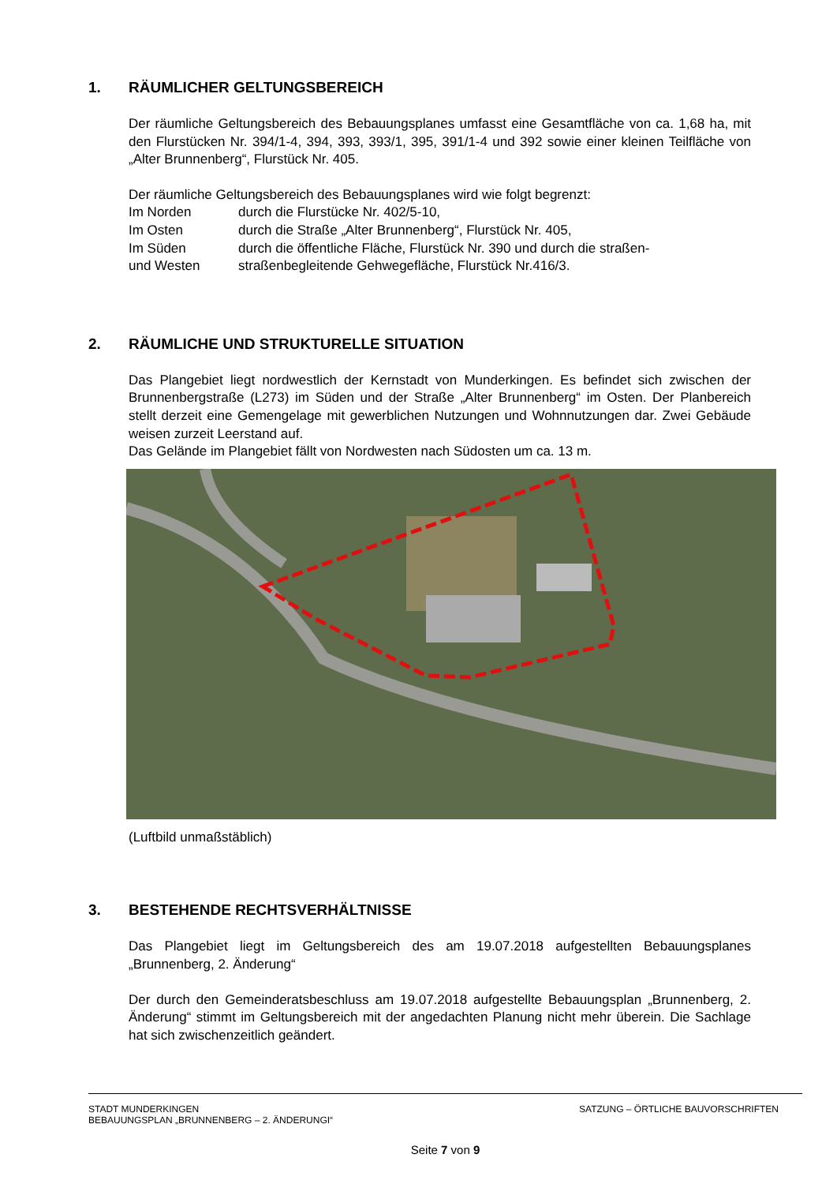1. RÄUMLICHER GELTUNGSBEREICH
Der räumliche Geltungsbereich des Bebauungsplanes umfasst eine Gesamtfläche von ca. 1,68 ha, mit den Flurstücken Nr. 394/1-4, 394, 393, 393/1, 395, 391/1-4 und 392 sowie einer kleinen Teilfläche von „Alter Brunnenberg“, Flurstück Nr. 405.
Der räumliche Geltungsbereich des Bebauungsplanes wird wie folgt begrenzt:
| Im Norden | durch die Flurstücke Nr. 402/5-10, |
| Im Osten | durch die Straße „Alter Brunnenberg“, Flurstück Nr. 405, |
| Im Süden | durch die öffentliche Fläche, Flurstück Nr. 390 und durch die straßen- |
| und Westen | straßenbegleitende Gehwegefläche, Flurstück Nr.416/3. |
2. RÄUMLICHE UND STRUKTURELLE SITUATION
Das Plangebiet liegt nordwestlich der Kernstadt von Munderkingen. Es befindet sich zwischen der Brunnenbergstraße (L273) im Süden und der Straße „Alter Brunnenberg“ im Osten. Der Planbereich stellt derzeit eine Gemengelage mit gewerblichen Nutzungen und Wohnnutzungen dar. Zwei Gebäude weisen zurzeit Leerstand auf.
Das Gelände im Plangebiet fällt von Nordwesten nach Südosten um ca. 13 m.
(Luftbild unmaßstäblich)
3. BESTEHENDE RECHTSVERHÄLTNISSE
Das Plangebiet liegt im Geltungsbereich des am 19.07.2018 aufgestellten Bebauungsplanes „Brunnenberg, 2. Änderung“
Der durch den Gemeinderatsbeschluss am 19.07.2018 aufgestellte Bebauungsplan „Brunnenberg, 2. Änderung“ stimmt im Geltungsbereich mit der angedachten Planung nicht mehr überein. Die Sachlage hat sich zwischenzeitlich geändert.
STADT MUNDERKINGEN SATZUNG – ÖRTLICHE BAUVORSCHRIFTEN
BEBAUUNGSPLAN „BRUNNENBERG – 2. ÄNDERUNGI“
Seite 7 von 9